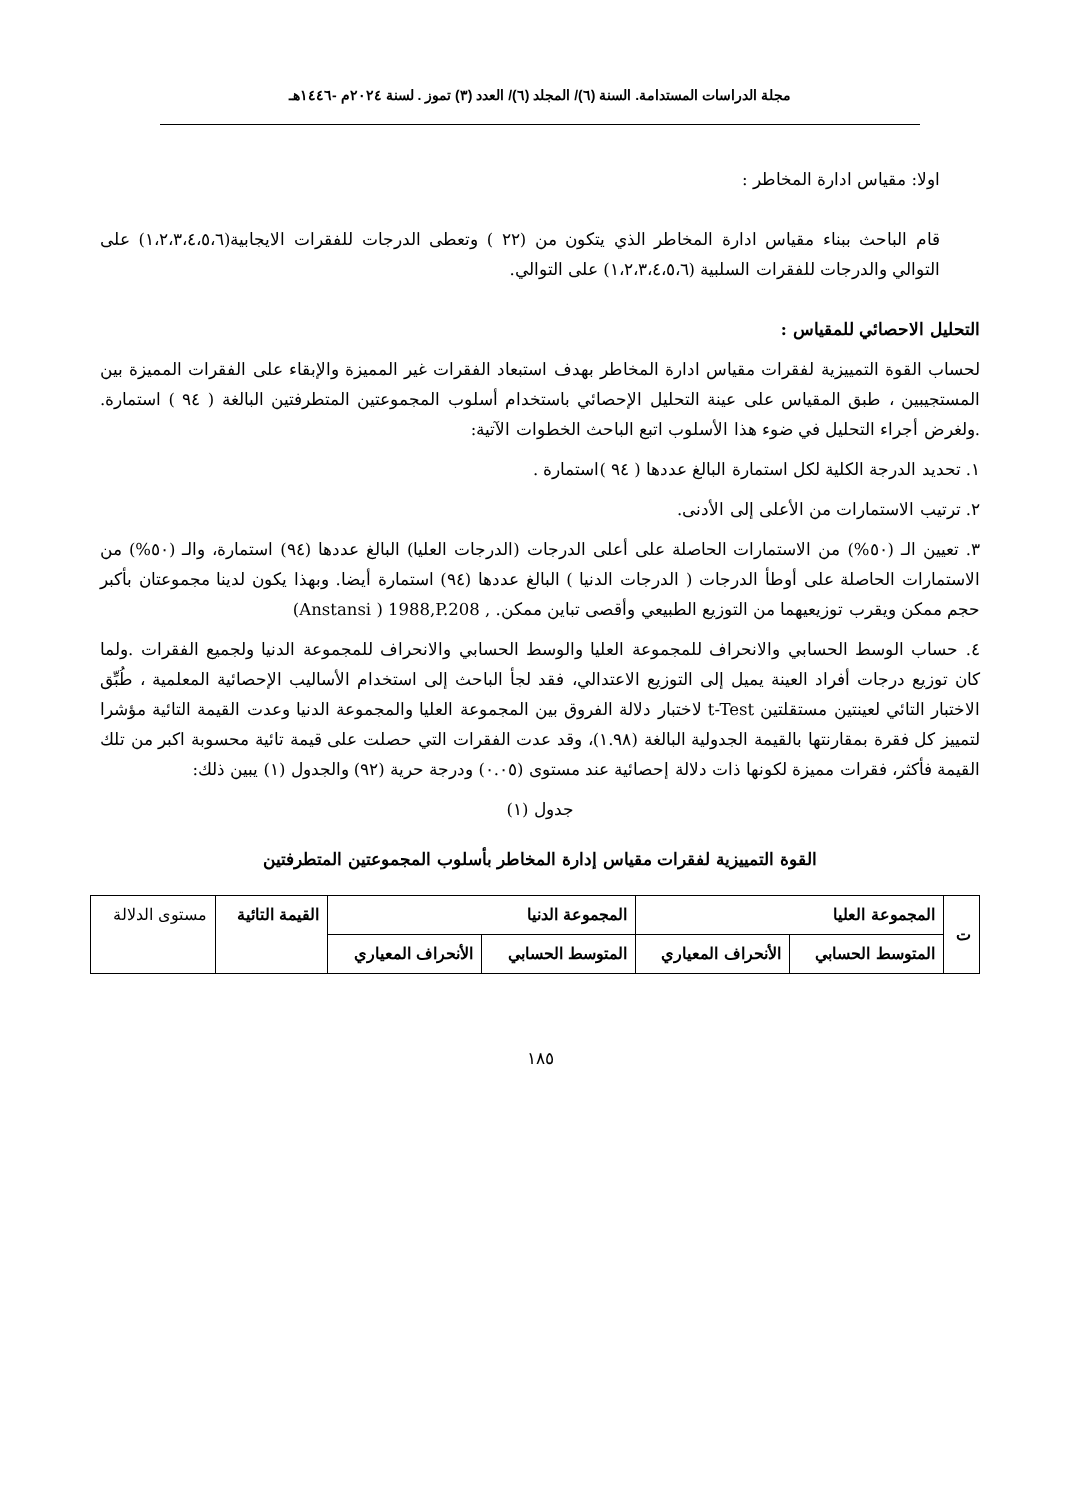مجلة الدراسات المستدامة. السنة (٦)/ المجلد (٦)/ العدد (٣) تموز . لسنة ٢٠٢٤م -١٤٤٦هـ
اولا: مقياس ادارة المخاطر :
قام الباحث ببناء مقياس ادارة المخاطر الذي يتكون من (٢٢ ) وتعطى الدرجات للفقرات الايجابية(١،٢،٣،٤،٥،٦) على التوالي والدرجات للفقرات السلبية (١،٢،٣،٤،٥،٦) على التوالي.
التحليل الاحصائي للمقياس :
لحساب القوة التمييزية لفقرات مقياس ادارة المخاطر بهدف استبعاد الفقرات غير المميزة والإبقاء على الفقرات المميزة بين المستجيبين ، طبق المقياس على عينة التحليل الإحصائي باستخدام أسلوب المجموعتين المتطرفتين البالغة ( ٩٤ ) استمارة. .ولغرض أجراء التحليل في ضوء هذا الأسلوب اتبع الباحث الخطوات الآتية:
١. تحديد الدرجة الكلية لكل استمارة البالغ عددها ( ٩٤ )استمارة .
٢. ترتيب الاستمارات من الأعلى إلى الأدنى.
٣. تعيين الـ (٥٠%) من الاستمارات الحاصلة على أعلى الدرجات (الدرجات العليا) البالغ عددها (٩٤) استمارة، والـ (٥٠%) من الاستمارات الحاصلة على أوطأ الدرجات ( الدرجات الدنيا ) البالغ عددها (٩٤) استمارة أيضا. وبهذا يكون لدينا مجموعتان بأكبر حجم ممكن ويقرب توزيعيهما من التوزيع الطبيعي وأقصى تباين ممكن. , Anstansi ) 1988,P.208)
٤. حساب الوسط الحسابي والانحراف للمجموعة العليا والوسط الحسابي والانحراف للمجموعة الدنيا ولجميع الفقرات .ولما كان توزيع درجات أفراد العينة يميل إلى التوزيع الاعتدالي، فقد لجأ الباحث إلى استخدام الأساليب الإحصائية المعلمية ، طُبِّق الاختبار التائي لعينتين مستقلتين t-Test لاختبار دلالة الفروق بين المجموعة العليا والمجموعة الدنيا وعدت القيمة التائية مؤشرا لتمييز كل فقرة بمقارنتها بالقيمة الجدولية البالغة (١.٩٨)، وقد عدت الفقرات التي حصلت على قيمة تائية محسوبة اكبر من تلك القيمة فأكثر، فقرات مميزة لكونها ذات دلالة إحصائية عند مستوى (٠.٠٥) ودرجة حرية (٩٢) والجدول (١) يبين ذلك:
جدول (١)
القوة التمييزية لفقرات مقياس إدارة المخاطر بأسلوب المجموعتين المتطرفتين
| ت | المجموعة العليا | | المجموعة الدنيا | | القيمة التائية | مستوى الدلالة |
| | المتوسط الحسابي | الأنحراف المعياري | المتوسط الحسابي | الأنحراف المعياري | | |
١٨٥